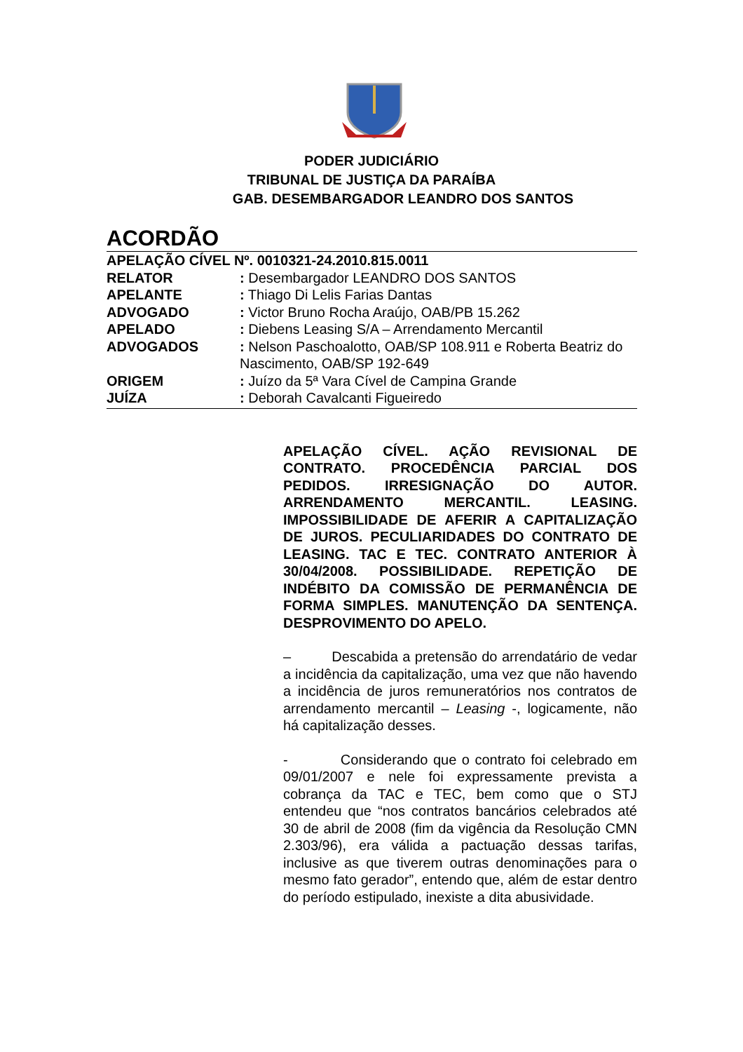PODER JUDICIÁRIO
TRIBUNAL DE JUSTIÇA DA PARAÍBA
GAB. DESEMBARGADOR LEANDRO DOS SANTOS
ACORDÃO
APELAÇÃO CÍVEL Nº. 0010321-24.2010.815.0011
RELATOR: Desembargador LEANDRO DOS SANTOS
APELANTE: Thiago Di Lelis Farias Dantas
ADVOGADO: Victor Bruno Rocha Araújo, OAB/PB 15.262
APELADO: Diebens Leasing S/A – Arrendamento Mercantil
ADVOGADOS: Nelson Paschoalotto, OAB/SP 108.911 e Roberta Beatriz do Nascimento, OAB/SP 192-649
ORIGEM: Juízo da 5ª Vara Cível de Campina Grande
JUÍZA: Deborah Cavalcanti Figueiredo
APELAÇÃO CÍVEL. AÇÃO REVISIONAL DE CONTRATO. PROCEDÊNCIA PARCIAL DOS PEDIDOS. IRRESIGNAÇÃO DO AUTOR. ARRENDAMENTO MERCANTIL. LEASING. IMPOSSIBILIDADE DE AFERIR A CAPITALIZAÇÃO DE JUROS. PECULIARIDADES DO CONTRATO DE LEASING. TAC E TEC. CONTRATO ANTERIOR À 30/04/2008. POSSIBILIDADE. REPETIÇÃO DE INDÉBITO DA COMISSÃO DE PERMANÊNCIA DE FORMA SIMPLES. MANUTENÇÃO DA SENTENÇA. DESPROVIMENTO DO APELO.
– Descabida a pretensão do arrendatário de vedar a incidência da capitalização, uma vez que não havendo a incidência de juros remuneratórios nos contratos de arrendamento mercantil – Leasing -, logicamente, não há capitalização desses.
- Considerando que o contrato foi celebrado em 09/01/2007 e nele foi expressamente prevista a cobrança da TAC e TEC, bem como que o STJ entendeu que “nos contratos bancários celebrados até 30 de abril de 2008 (fim da vigência da Resolução CMN 2.303/96), era válida a pactuação dessas tarifas, inclusive as que tiverem outras denominações para o mesmo fato gerador”, entendo que, além de estar dentro do período estipulado, inexiste a dita abusividade.